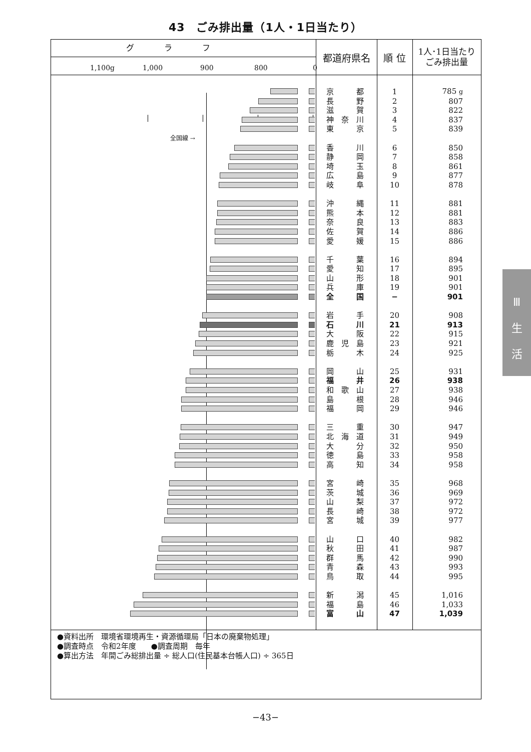43　ごみ排出量（1人・1日当たり）
| グラフ 1,100g 1,000 900 800 0 | 都道府県名 | 順 位 | 1人･1日当たり ごみ排出量 |
| --- | --- | --- | --- |
| | 京 都 | 1 | 785 g |
| | 長 野 | 2 | 807 |
| | 滋 賀 | 3 | 822 |
| | 神 奈 川 | 4 | 837 |
| | 東 京 | 5 | 839 |
| 全国線 → | | | |
| | 香 川 | 6 | 850 |
| | 静 岡 | 7 | 858 |
| | 埼 玉 | 8 | 861 |
| | 広 島 | 9 | 877 |
| | 岐 阜 | 10 | 878 |
| | 沖 縄 | 11 | 881 |
| | 熊 本 | 12 | 881 |
| | 奈 良 | 13 | 883 |
| | 佐 賀 | 14 | 886 |
| | 愛 媛 | 15 | 886 |
| | 千 葉 | 16 | 894 |
| | 愛 知 | 17 | 895 |
| | 山 形 | 18 | 901 |
| | 兵 庫 | 19 | 901 |
| | 全 国 | − | 901 |
| | 岩 手 | 20 | 908 |
| | 石 川 | 21 | 913 |
| | 大 阪 | 22 | 915 |
| | 鹿 児 島 | 23 | 921 |
| | 栃 木 | 24 | 925 |
| | 岡 山 | 25 | 931 |
| | 福 井 | 26 | 938 |
| | 和 歌 山 | 27 | 938 |
| | 島 根 | 28 | 946 |
| | 福 岡 | 29 | 946 |
| | 三 重 | 30 | 947 |
| | 北 海 道 | 31 | 949 |
| | 大 分 | 32 | 950 |
| | 徳 島 | 33 | 958 |
| | 高 知 | 34 | 958 |
| | 宮 崎 | 35 | 968 |
| | 茨 城 | 36 | 969 |
| | 山 梨 | 37 | 972 |
| | 長 崎 | 38 | 972 |
| | 宮 城 | 39 | 977 |
| | 山 口 | 40 | 982 |
| | 秋 田 | 41 | 987 |
| | 群 馬 | 42 | 990 |
| | 青 森 | 43 | 993 |
| | 鳥 取 | 44 | 995 |
| | 新 潟 | 45 | 1,016 |
| | 福 島 | 46 | 1,033 |
| | 富 山 | 47 | 1,039 |
●資料出所　環境省環境再生・資源循環局「日本の廃棄物処理」
●調査時点　令和2年度　　●調査周期　毎年
●算出方法　年間ごみ総排出量 ÷ 総人口(住民基本台帳人口) ÷ 365日
−43−
Ⅲ
生
活